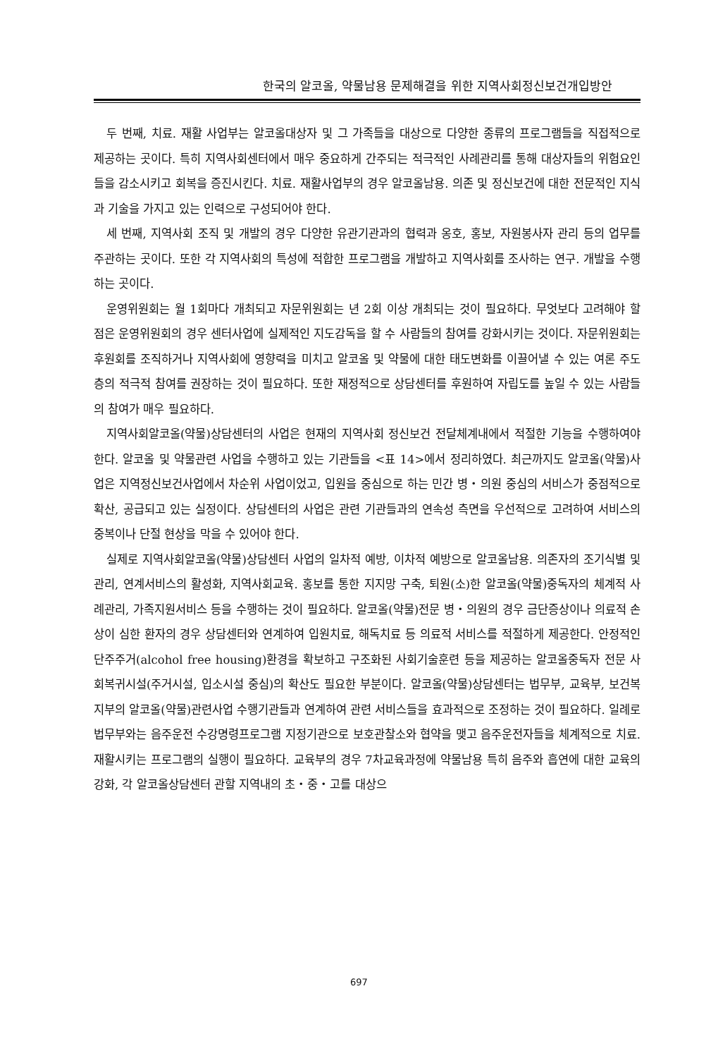한국의 알코올, 약물남용 문제해결을 위한 지역사회정신보건개입방안
두 번째, 치료. 재활 사업부는 알코올대상자 및 그 가족들을 대상으로 다양한 종류의 프로그램들을 직접적으로 제공하는 곳이다. 특히 지역사회센터에서 매우 중요하게 간주되는 적극적인 사례관리를 통해 대상자들의 위험요인들을 감소시키고 회복을 증진시킨다. 치료. 재활사업부의 경우 알코올남용. 의존 및 정신보건에 대한 전문적인 지식과 기술을 가지고 있는 인력으로 구성되어야 한다.
세 번째, 지역사회 조직 및 개발의 경우 다양한 유관기관과의 협력과 옹호, 홍보, 자원봉사자 관리 등의 업무를 주관하는 곳이다. 또한 각 지역사회의 특성에 적합한 프로그램을 개발하고 지역사회를 조사하는 연구. 개발을 수행하는 곳이다.
운영위원회는 월 1회마다 개최되고 자문위원회는 년 2회 이상 개최되는 것이 필요하다. 무엇보다 고려해야 할 점은 운영위원회의 경우 센터사업에 실제적인 지도감독을 할 수 사람들의 참여를 강화시키는 것이다. 자문위원회는 후원회를 조직하거나 지역사회에 영향력을 미치고 알코올 및 약물에 대한 태도변화를 이끌어낼 수 있는 여론 주도층의 적극적 참여를 권장하는 것이 필요하다. 또한 재정적으로 상담센터를 후원하여 자립도를 높일 수 있는 사람들의 참여가 매우 필요하다.
지역사회알코올(약물)상담센터의 사업은 현재의 지역사회 정신보건 전달체계내에서 적절한 기능을 수행하여야 한다. 알코올 및 약물관련 사업을 수행하고 있는 기관들을 <표 14>에서 정리하였다. 최근까지도 알코올(약물)사업은 지역정신보건사업에서 차순위 사업이었고, 입원을 중심으로 하는 민간 병・의원 중심의 서비스가 중점적으로 확산, 공급되고 있는 실정이다. 상담센터의 사업은 관련 기관들과의 연속성 측면을 우선적으로 고려하여 서비스의 중복이나 단절 현상을 막을 수 있어야 한다.
실제로 지역사회알코올(약물)상담센터 사업의 일차적 예방, 이차적 예방으로 알코올남용. 의존자의 조기식별 및 관리, 연계서비스의 활성화, 지역사회교육. 홍보를 통한 지지망 구축, 퇴원(소)한 알코올(약물)중독자의 체계적 사례관리, 가족지원서비스 등을 수행하는 것이 필요하다. 알코올(약물)전문 병・의원의 경우 금단증상이나 의료적 손상이 심한 환자의 경우 상담센터와 연계하여 입원치료, 해독치료 등 의료적 서비스를 적절하게 제공한다. 안정적인 단주주거(alcohol free housing)환경을 확보하고 구조화된 사회기술훈련 등을 제공하는 알코올중독자 전문 사회복귀시설(주거시설, 입소시설 중심)의 확산도 필요한 부분이다. 알코올(약물)상담센터는 법무부, 교육부, 보건복지부의 알코올(약물)관련사업 수행기관들과 연계하여 관련 서비스들을 효과적으로 조정하는 것이 필요하다. 일례로 법무부와는 음주운전 수강명령프로그램 지정기관으로 보호관찰소와 협약을 맺고 음주운전자들을 체계적으로 치료. 재활시키는 프로그램의 실행이 필요하다. 교육부의 경우 7차교육과정에 약물남용 특히 음주와 흡연에 대한 교육의 강화, 각 알코올상담센터 관할 지역내의 초・중・고를 대상으
697